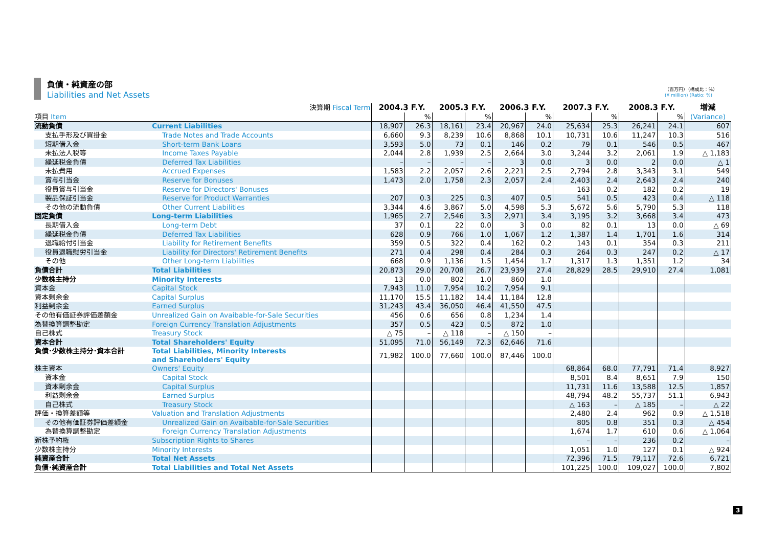負債・純資産の部
Liabilities and Net Assets
（百万円）（構成比：%）
(¥ million) (Ratio: %)
| | 決算期 Fiscal Term | 2004.3 F.Y. | | 2005.3 F.Y. | | 2006.3 F.Y. | | 2007.3 F.Y. | | 2008.3 F.Y. | | 増減 |
| 項目 Item | | | % | | % | | % | | % | | % | (Variance) |
| 流動負債 | Current Liabilities | 18,907 | 26.3 | 18,161 | 23.4 | 20,967 | 24.0 | 25,634 | 25.3 | 26,241 | 24.1 | 607 |
| 支払手形及び買掛金 | Trade Notes and Trade Accounts | 6,660 | 9.3 | 8,239 | 10.6 | 8,868 | 10.1 | 10,731 | 10.6 | 11,247 | 10.3 | 516 |
| 短期借入金 | Short-term Bank Loans | 3,593 | 5.0 | 73 | 0.1 | 146 | 0.2 | 79 | 0.1 | 546 | 0.5 | 467 |
| 未払法人税等 | Income Taxes Payable | 2,044 | 2.8 | 1,939 | 2.5 | 2,664 | 3.0 | 3,244 | 3.2 | 2,061 | 1.9 | △ 1,183 |
| 繰延税金負債 | Deferred Tax Liabilities | – | – | – | – | 3 | 0.0 | 3 | 0.0 | 2 | 0.0 | △ 1 |
| 未払費用 | Accrued Expenses | 1,583 | 2.2 | 2,057 | 2.6 | 2,221 | 2.5 | 2,794 | 2.8 | 3,343 | 3.1 | 549 |
| 賞与引当金 | Reserve for Bonuses | 1,473 | 2.0 | 1,758 | 2.3 | 2,057 | 2.4 | 2,403 | 2.4 | 2,643 | 2.4 | 240 |
| 役員賞与引当金 | Reserve for Directors' Bonuses | | | | | | | 163 | 0.2 | 182 | 0.2 | 19 |
| 製品保証引当金 | Reserve for Product Warranties | 207 | 0.3 | 225 | 0.3 | 407 | 0.5 | 541 | 0.5 | 423 | 0.4 | △ 118 |
| その他の流動負債 | Other Current Liabilities | 3,344 | 4.6 | 3,867 | 5.0 | 4,598 | 5.3 | 5,672 | 5.6 | 5,790 | 5.3 | 118 |
| 固定負債 | Long-term Liabilities | 1,965 | 2.7 | 2,546 | 3.3 | 2,971 | 3.4 | 3,195 | 3.2 | 3,668 | 3.4 | 473 |
| 長期借入金 | Long-term Debt | 37 | 0.1 | 22 | 0.0 | 3 | 0.0 | 82 | 0.1 | 13 | 0.0 | △ 69 |
| 繰延税金負債 | Deferred Tax Liabilities | 628 | 0.9 | 766 | 1.0 | 1,067 | 1.2 | 1,387 | 1.4 | 1,701 | 1.6 | 314 |
| 退職給付引当金 | Liability for Retirement Benefits | 359 | 0.5 | 322 | 0.4 | 162 | 0.2 | 143 | 0.1 | 354 | 0.3 | 211 |
| 役員退職慰労引当金 | Liability for Directors' Retirement Benefits | 271 | 0.4 | 298 | 0.4 | 284 | 0.3 | 264 | 0.3 | 247 | 0.2 | △ 17 |
| その他 | Other Long-term Liabilities | 668 | 0.9 | 1,136 | 1.5 | 1,454 | 1.7 | 1,317 | 1.3 | 1,351 | 1.2 | 34 |
| 負債合計 | Total Liabilities | 20,873 | 29.0 | 20,708 | 26.7 | 23,939 | 27.4 | 28,829 | 28.5 | 29,910 | 27.4 | 1,081 |
| 少数株主持分 | Minority Interests | 13 | 0.0 | 802 | 1.0 | 860 | 1.0 | | | | | |
| 資本金 | Capital Stock | 7,943 | 11.0 | 7,954 | 10.2 | 7,954 | 9.1 | | | | | |
| 資本剰余金 | Capital Surplus | 11,170 | 15.5 | 11,182 | 14.4 | 11,184 | 12.8 | | | | | |
| 利益剰余金 | Earned Surplus | 31,243 | 43.4 | 36,050 | 46.4 | 41,550 | 47.5 | | | | | |
| その他有価証券評価差額金 | Unrealized Gain on Avaibable-for-Sale Securities | 456 | 0.6 | 656 | 0.8 | 1,234 | 1.4 | | | | | |
| 為替換算調整勘定 | Foreign Currency Translation Adjustments | 357 | 0.5 | 423 | 0.5 | 872 | 1.0 | | | | | |
| 自己株式 | Treasury Stock | △ 75 | – | △ 118 | – | △ 150 | – | | | | | |
| 資本合計 | Total Shareholders' Equity | 51,095 | 71.0 | 56,149 | 72.3 | 62,646 | 71.6 | | | | | |
| 負債･少数株主持分･資本合計 | Total Liabilities, Minority Interests and Shareholders' Equity | 71,982 | 100.0 | 77,660 | 100.0 | 87,446 | 100.0 | | | | | |
| 株主資本 | Owners' Equity | | | | | | | 68,864 | 68.0 | 77,791 | 71.4 | 8,927 |
| 資本金 | Capital Stock | | | | | | | 8,501 | 8.4 | 8,651 | 7.9 | 150 |
| 資本剰余金 | Capital Surplus | | | | | | | 11,731 | 11.6 | 13,588 | 12.5 | 1,857 |
| 利益剰余金 | Earned Surplus | | | | | | | 48,794 | 48.2 | 55,737 | 51.1 | 6,943 |
| 自己株式 | Treasury Stock | | | | | | | △ 163 | – | △ 185 | – | △ 22 |
| 評価・換算差額等 | Valuation and Translation Adjustments | | | | | | | 2,480 | 2.4 | 962 | 0.9 | △ 1,518 |
| その他有価証券評価差額金 | Unrealized Gain on Avaibable-for-Sale Securities | | | | | | | 805 | 0.8 | 351 | 0.3 | △ 454 |
| 為替換算調整勘定 | Foreign Currency Translation Adjustments | | | | | | | 1,674 | 1.7 | 610 | 0.6 | △ 1,064 |
| 新株予約権 | Subscription Rights to Shares | | | | | | | – | – | 236 | 0.2 | – |
| 少数株主持分 | Minority Interests | | | | | | | 1,051 | 1.0 | 127 | 0.1 | △ 924 |
| 純資産合計 | Total Net Assets | | | | | | | 72,396 | 71.5 | 79,117 | 72.6 | 6,721 |
| 負債･純資産合計 | Total Liabilities and Total Net Assets | | | | | | | 101,225 | 100.0 | 109,027 | 100.0 | 7,802 |
3